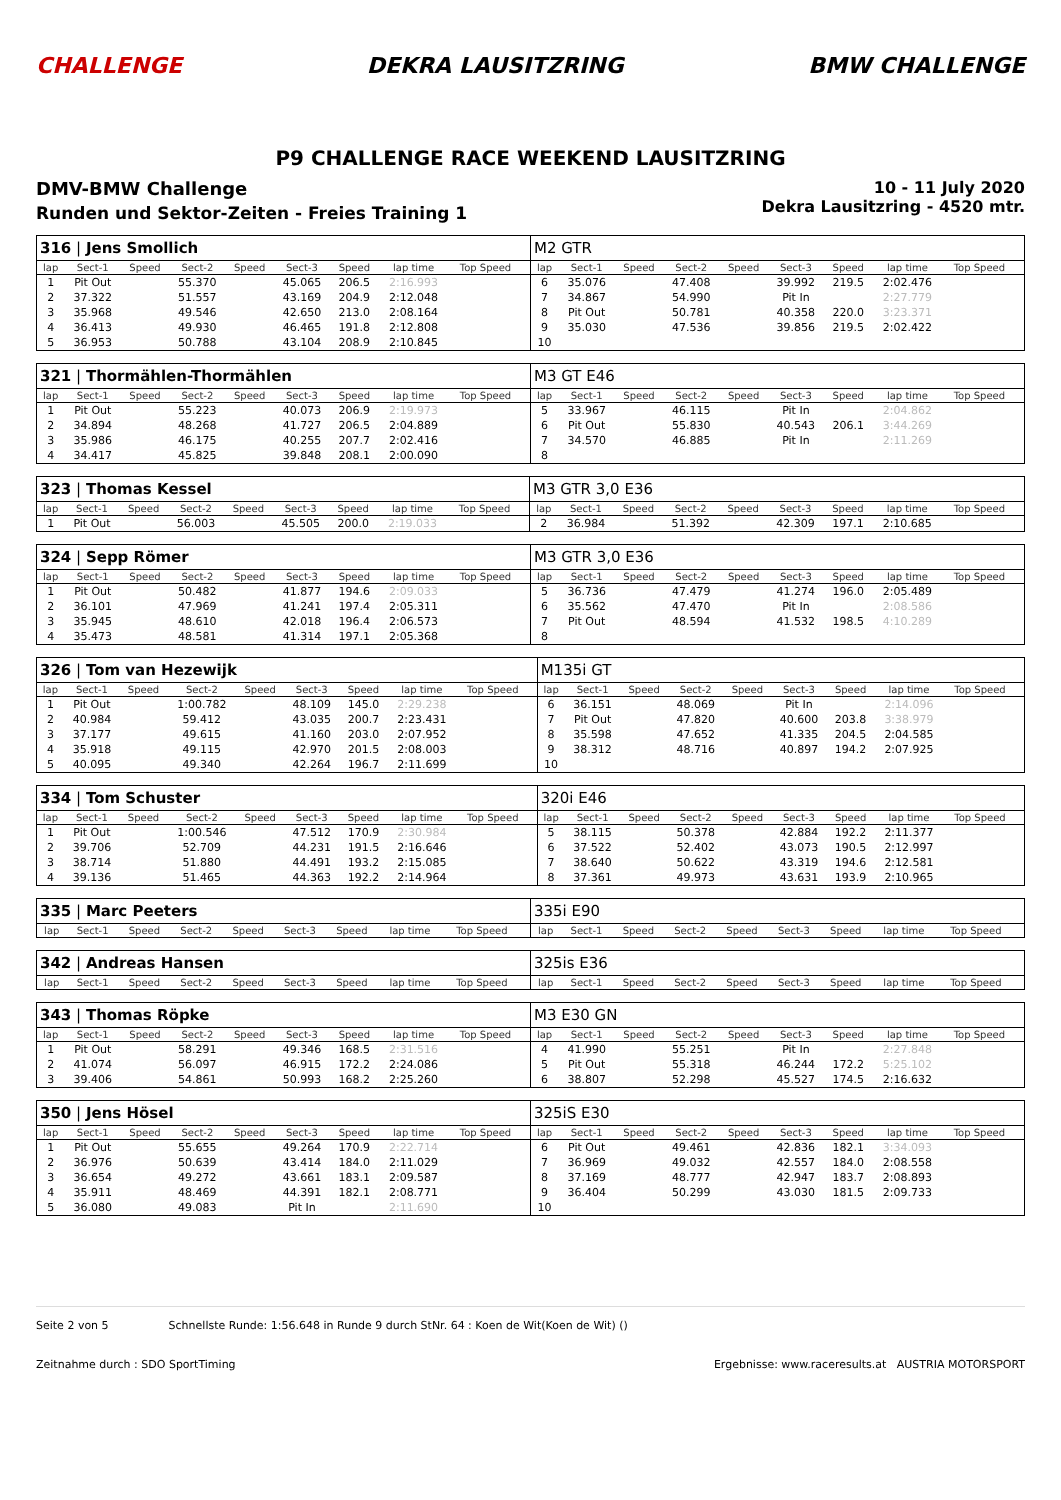CHALLENGE DEKRA LAUSITZRING BMW CHALLENGE
P9 CHALLENGE RACE WEEKEND LAUSITZRING
DMV-BMW Challenge
Runden und Sektor-Zeiten - Freies Training 1
10 - 11 July 2020
Dekra Lausitzring - 4520 mtr.
| 316 / Jens Smollich | | | | | | | | | | M2 GTR | | | | | | | | | |
| lap | Sect-1 | Speed | Sect-2 | Speed | Sect-3 | Speed | lap time | Top Speed | | lap | Sect-1 | Speed | Sect-2 | Speed | Sect-3 | Speed | lap time | Top Speed | |
| 1 | Pit Out | | 55.370 | | 45.065 | 206.5 | 2:16.993 | | | 6 | 35.076 | | 47.408 | | 39.992 | 219.5 | 2:02.476 | | |
| 2 | 37.322 | | 51.557 | | 43.169 | 204.9 | 2:12.048 | | | 7 | 34.867 | | 54.990 | | Pit In | | 2:27.779 | | |
| 3 | 35.968 | | 49.546 | | 42.650 | 213.0 | 2:08.164 | | | 8 | Pit Out | | 50.781 | | 40.358 | 220.0 | 3:23.371 | | |
| 4 | 36.413 | | 49.930 | | 46.465 | 191.8 | 2:12.808 | | | 9 | 35.030 | | 47.536 | | 39.856 | 219.5 | 2:02.422 | | |
| 5 | 36.953 | | 50.788 | | 43.104 | 208.9 | 2:10.845 | | | 10 | | | | | | | | | |
| 321 / Thormählen-Thormählen | | | | | | | | | | M3 GT E46 | | | | | | | | | |
| lap | Sect-1 | Speed | Sect-2 | Speed | Sect-3 | Speed | lap time | Top Speed | | lap | Sect-1 | Speed | Sect-2 | Speed | Sect-3 | Speed | lap time | Top Speed | |
| 1 | Pit Out | | 55.223 | | 40.073 | 206.9 | 2:19.973 | | | 5 | 33.967 | | 46.115 | | Pit In | | 2:04.862 | | |
| 2 | 34.894 | | 48.268 | | 41.727 | 206.5 | 2:04.889 | | | 6 | Pit Out | | 55.830 | | 40.543 | 206.1 | 3:44.269 | | |
| 3 | 35.986 | | 46.175 | | 40.255 | 207.7 | 2:02.416 | | | 7 | 34.570 | | 46.885 | | Pit In | | 2:11.269 | | |
| 4 | 34.417 | | 45.825 | | 39.848 | 208.1 | 2:00.090 | | | 8 | | | | | | | | | |
| 323 / Thomas Kessel | | | | | | | | | | M3 GTR 3,0 E36 | | | | | | | | | |
| lap | Sect-1 | Speed | Sect-2 | Speed | Sect-3 | Speed | lap time | Top Speed | | lap | Sect-1 | Speed | Sect-2 | Speed | Sect-3 | Speed | lap time | Top Speed | |
| 1 | Pit Out | | 56.003 | | 45.505 | 200.0 | 2:19.033 | | | 2 | 36.984 | | 51.392 | | 42.309 | 197.1 | 2:10.685 | | |
| 324 / Sepp Römer | | | | | | | | | | M3 GTR 3,0 E36 | | | | | | | | | |
| lap | Sect-1 | Speed | Sect-2 | Speed | Sect-3 | Speed | lap time | Top Speed | | lap | Sect-1 | Speed | Sect-2 | Speed | Sect-3 | Speed | lap time | Top Speed | |
| 1 | Pit Out | | 50.482 | | 41.877 | 194.6 | 2:09.033 | | | 5 | 36.736 | | 47.479 | | 41.274 | 196.0 | 2:05.489 | | |
| 2 | 36.101 | | 47.969 | | 41.241 | 197.4 | 2:05.311 | | | 6 | 35.562 | | 47.470 | | Pit In | | 2:08.586 | | |
| 3 | 35.945 | | 48.610 | | 42.018 | 196.4 | 2:06.573 | | | 7 | Pit Out | | 48.594 | | 41.532 | 198.5 | 4:10.289 | | |
| 4 | 35.473 | | 48.581 | | 41.314 | 197.1 | 2:05.368 | | | 8 | | | | | | | | | |
| 326 / Tom van Hezewijk | | | | | | | | | | M135i GT | | | | | | | | | |
| lap | Sect-1 | Speed | Sect-2 | Speed | Sect-3 | Speed | lap time | Top Speed | | lap | Sect-1 | Speed | Sect-2 | Speed | Sect-3 | Speed | lap time | Top Speed | |
| 1 | Pit Out | | 1:00.782 | | 48.109 | 145.0 | 2:29.238 | | | 6 | 36.151 | | 48.069 | | Pit In | | 2:14.096 | | |
| 2 | 40.984 | | 59.412 | | 43.035 | 200.7 | 2:23.431 | | | 7 | Pit Out | | 47.820 | | 40.600 | 203.8 | 3:38.979 | | |
| 3 | 37.177 | | 49.615 | | 41.160 | 203.0 | 2:07.952 | | | 8 | 35.598 | | 47.652 | | 41.335 | 204.5 | 2:04.585 | | |
| 4 | 35.918 | | 49.115 | | 42.970 | 201.5 | 2:08.003 | | | 9 | 38.312 | | 48.716 | | 40.897 | 194.2 | 2:07.925 | | |
| 5 | 40.095 | | 49.340 | | 42.264 | 196.7 | 2:11.699 | | | 10 | | | | | | | | | |
| 334 / Tom Schuster | | | | | | | | | | 320i E46 | | | | | | | | | |
| lap | Sect-1 | Speed | Sect-2 | Speed | Sect-3 | Speed | lap time | Top Speed | | lap | Sect-1 | Speed | Sect-2 | Speed | Sect-3 | Speed | lap time | Top Speed | |
| 1 | Pit Out | | 1:00.546 | | 47.512 | 170.9 | 2:30.984 | | | 5 | 38.115 | | 50.378 | | 42.884 | 192.2 | 2:11.377 | | |
| 2 | 39.706 | | 52.709 | | 44.231 | 191.5 | 2:16.646 | | | 6 | 37.522 | | 52.402 | | 43.073 | 190.5 | 2:12.997 | | |
| 3 | 38.714 | | 51.880 | | 44.491 | 193.2 | 2:15.085 | | | 7 | 38.640 | | 50.622 | | 43.319 | 194.6 | 2:12.581 | | |
| 4 | 39.136 | | 51.465 | | 44.363 | 192.2 | 2:14.964 | | | 8 | 37.361 | | 49.973 | | 43.631 | 193.9 | 2:10.965 | | |
| 335 / Marc Peeters | | | | | | | | | | 335i E90 | | | | | | | | | |
| lap | Sect-1 | Speed | Sect-2 | Speed | Sect-3 | Speed | lap time | Top Speed | | lap | Sect-1 | Speed | Sect-2 | Speed | Sect-3 | Speed | lap time | Top Speed | |
| 342 / Andreas Hansen | | | | | | | | | | 325is E36 | | | | | | | | | |
| lap | Sect-1 | Speed | Sect-2 | Speed | Sect-3 | Speed | lap time | Top Speed | | lap | Sect-1 | Speed | Sect-2 | Speed | Sect-3 | Speed | lap time | Top Speed | |
| 343 / Thomas Röpke | | | | | | | | | | M3 E30 GN | | | | | | | | | |
| lap | Sect-1 | Speed | Sect-2 | Speed | Sect-3 | Speed | lap time | Top Speed | | lap | Sect-1 | Speed | Sect-2 | Speed | Sect-3 | Speed | lap time | Top Speed | |
| 1 | Pit Out | | 58.291 | | 49.346 | 168.5 | 2:31.516 | | | 4 | 41.990 | | 55.251 | | Pit In | | 2:27.848 | | |
| 2 | 41.074 | | 56.097 | | 46.915 | 172.2 | 2:24.086 | | | 5 | Pit Out | | 55.318 | | 46.244 | 172.2 | 5:25.102 | | |
| 3 | 39.406 | | 54.861 | | 50.993 | 168.2 | 2:25.260 | | | 6 | 38.807 | | 52.298 | | 45.527 | 174.5 | 2:16.632 | | |
| 350 / Jens Hösel | | | | | | | | | | 325iS E30 | | | | | | | | | |
| lap | Sect-1 | Speed | Sect-2 | Speed | Sect-3 | Speed | lap time | Top Speed | | lap | Sect-1 | Speed | Sect-2 | Speed | Sect-3 | Speed | lap time | Top Speed | |
| 1 | Pit Out | | 55.655 | | 49.264 | 170.9 | 2:22.714 | | | 6 | Pit Out | | 49.461 | | 42.836 | 182.1 | 3:34.093 | | |
| 2 | 36.976 | | 50.639 | | 43.414 | 184.0 | 2:11.029 | | | 7 | 36.969 | | 49.032 | | 42.557 | 184.0 | 2:08.558 | | |
| 3 | 36.654 | | 49.272 | | 43.661 | 183.1 | 2:09.587 | | | 8 | 37.169 | | 48.777 | | 42.947 | 183.7 | 2:08.893 | | |
| 4 | 35.911 | | 48.469 | | 44.391 | 182.1 | 2:08.771 | | | 9 | 36.404 | | 50.299 | | 43.030 | 181.5 | 2:09.733 | | |
| 5 | 36.080 | | 49.083 | | Pit In | | 2:11.690 | | | 10 | | | | | | | | | |
Seite 2 von 5 Schnellste Runde: 1:56.648 in Runde 9 durch StNr. 64 : Koen de Wit(Koen de Wit) ()
Zeitnahme durch : SDO SportTiming Ergebnisse: www.raceresults.at AUSTRIA MOTORSPORT